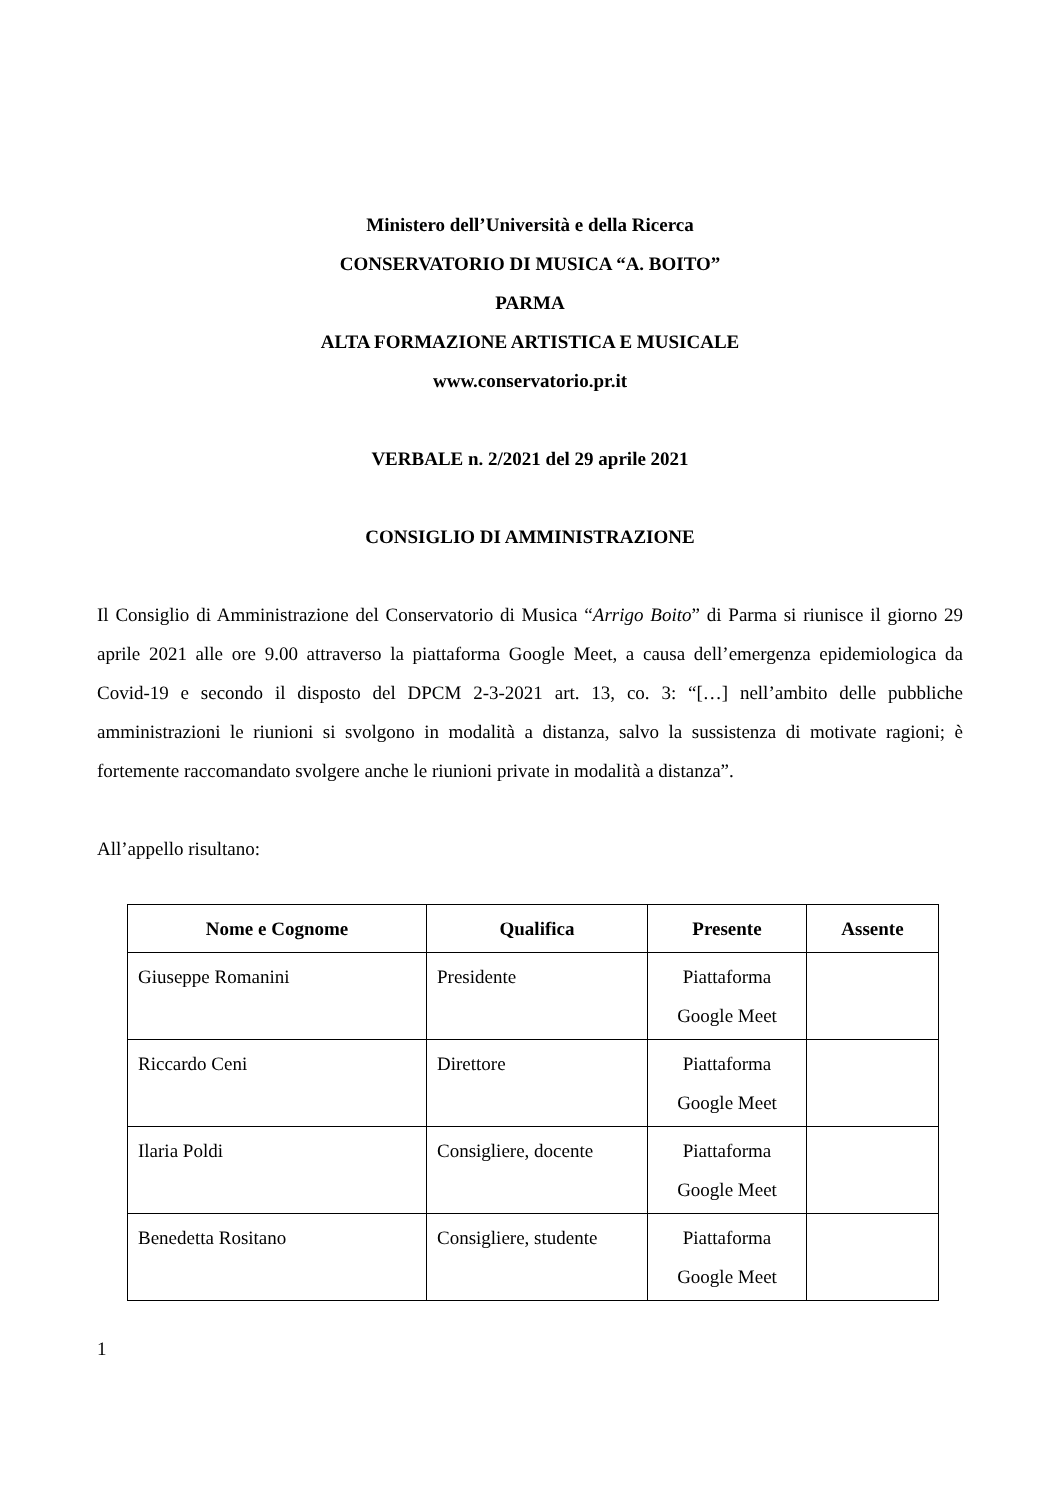Ministero dell’Università e della Ricerca
CONSERVATORIO DI MUSICA “A. BOITO”
PARMA
ALTA FORMAZIONE ARTISTICA E MUSICALE
www.conservatorio.pr.it
VERBALE n. 2/2021 del 29 aprile 2021
CONSIGLIO DI AMMINISTRAZIONE
Il Consiglio di Amministrazione del Conservatorio di Musica “Arrigo Boito” di Parma si riunisce il giorno 29 aprile 2021 alle ore 9.00 attraverso la piattaforma Google Meet, a causa dell’emergenza epidemiologica da Covid-19 e secondo il disposto del DPCM 2-3-2021 art. 13, co. 3: “[…] nell’ambito delle pubbliche amministrazioni le riunioni si svolgono in modalità a distanza, salvo la sussistenza di motivate ragioni; è fortemente raccomandato svolgere anche le riunioni private in modalità a distanza”.
All’appello risultano:
| Nome e Cognome | Qualifica | Presente | Assente |
| --- | --- | --- | --- |
| Giuseppe Romanini | Presidente | Piattaforma Google Meet | |
| Riccardo Ceni | Direttore | Piattaforma Google Meet | |
| Ilaria Poldi | Consigliere, docente | Piattaforma Google Meet | |
| Benedetta Rositano | Consigliere, studente | Piattaforma Google Meet | |
1